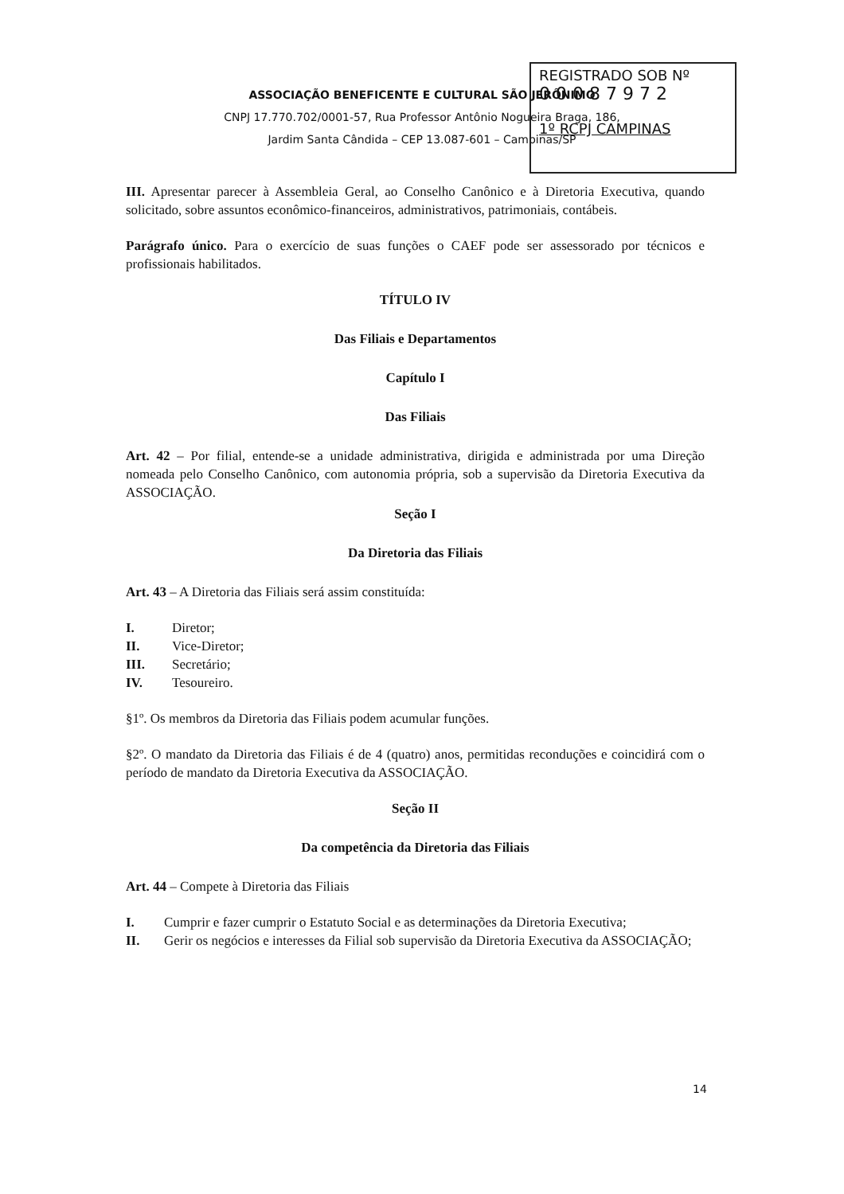REGISTRADO SOB Nº
0 0 0 8 7 9 7 2
1º RCPJ CAMPINAS
ASSOCIAÇÃO BENEFICENTE E CULTURAL SÃO JERÔNIMO
CNPJ 17.770.702/0001-57, Rua Professor Antônio Nogueira Braga, 186,
Jardim Santa Cândida – CEP 13.087-601 – Campinas/SP
III. Apresentar parecer à Assembleia Geral, ao Conselho Canônico e à Diretoria Executiva, quando solicitado, sobre assuntos econômico-financeiros, administrativos, patrimoniais, contábeis.
Parágrafo único. Para o exercício de suas funções o CAEF pode ser assessorado por técnicos e profissionais habilitados.
TÍTULO IV
Das Filiais e Departamentos
Capítulo I
Das Filiais
Art. 42 – Por filial, entende-se a unidade administrativa, dirigida e administrada por uma Direção nomeada pelo Conselho Canônico, com autonomia própria, sob a supervisão da Diretoria Executiva da ASSOCIAÇÃO.
Seção I
Da Diretoria das Filiais
Art. 43 – A Diretoria das Filiais será assim constituída:
I. Diretor;
II. Vice-Diretor;
III. Secretário;
IV. Tesoureiro.
§1º. Os membros da Diretoria das Filiais podem acumular funções.
§2º. O mandato da Diretoria das Filiais é de 4 (quatro) anos, permitidas reconduções e coincidirá com o período de mandato da Diretoria Executiva da ASSOCIAÇÃO.
Seção II
Da competência da Diretoria das Filiais
Art. 44 – Compete à Diretoria das Filiais
I. Cumprir e fazer cumprir o Estatuto Social e as determinações da Diretoria Executiva;
II. Gerir os negócios e interesses da Filial sob supervisão da Diretoria Executiva da ASSOCIAÇÃO;
14